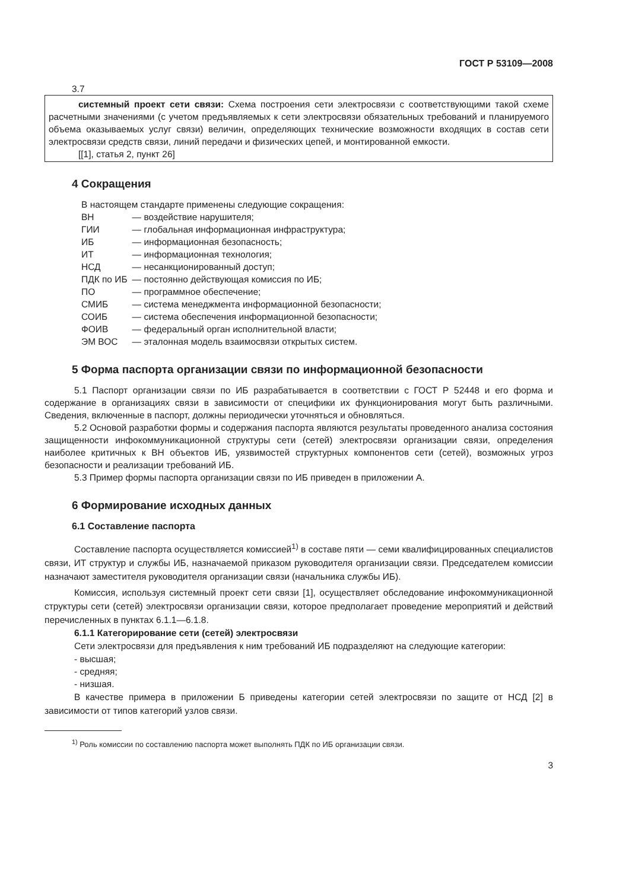ГОСТ Р 53109—2008
3.7
системный проект сети связи: Схема построения сети электросвязи с соответствующими такой схеме расчетными значениями (с учетом предъявляемых к сети электросвязи обязательных требований и планируемого объема оказываемых услуг связи) величин, определяющих технические возможности входящих в состав сети электросвязи средств связи, линий передачи и физических цепей, и монтированной емкости.
[[1], статья 2, пункт 26]
4 Сокращения
В настоящем стандарте применены следующие сокращения:
| ВН | — воздействие нарушителя; |
| ГИИ | — глобальная информационная инфраструктура; |
| ИБ | — информационная безопасность; |
| ИТ | — информационная технология; |
| НСД | — несанкционированный доступ; |
| ПДК по ИБ | — постоянно действующая комиссия по ИБ; |
| ПО | — программное обеспечение; |
| СМИБ | — система менеджмента информационной безопасности; |
| СОИБ | — система обеспечения информационной безопасности; |
| ФОИВ | — федеральный орган исполнительной власти; |
| ЭМ ВОС | — эталонная модель взаимосвязи открытых систем. |
5 Форма паспорта организации связи по информационной безопасности
5.1 Паспорт организации связи по ИБ разрабатывается в соответствии с ГОСТ Р 52448 и его форма и содержание в организациях связи в зависимости от специфики их функционирования могут быть различными. Сведения, включенные в паспорт, должны периодически уточняться и обновляться.
5.2 Основой разработки формы и содержания паспорта являются результаты проведенного анализа состояния защищенности инфокоммуникационной структуры сети (сетей) электросвязи организации связи, определения наиболее критичных к ВН объектов ИБ, уязвимостей структурных компонентов сети (сетей), возможных угроз безопасности и реализации требований ИБ.
5.3 Пример формы паспорта организации связи по ИБ приведен в приложении А.
6 Формирование исходных данных
6.1 Составление паспорта
Составление паспорта осуществляется комиссией<sup>1)</sup> в составе пяти — семи квалифицированных специалистов связи, ИТ структур и службы ИБ, назначаемой приказом руководителя организации связи. Председателем комиссии назначают заместителя руководителя организации связи (начальника службы ИБ).
Комиссия, используя системный проект сети связи [1], осуществляет обследование инфокоммуникационной структуры сети (сетей) электросвязи организации связи, которое предполагает проведение мероприятий и действий перечисленных в пунктах 6.1.1—6.1.8.
6.1.1 Категорирование сети (сетей) электросвязи
Сети электросвязи для предъявления к ним требований ИБ подразделяют на следующие категории:
- высшая;
- средняя;
- низшая.
В качестве примера в приложении Б приведены категории сетей электросвязи по защите от НСД [2] в зависимости от типов категорий узлов связи.
<sup>1)</sup> Роль комиссии по составлению паспорта может выполнять ПДК по ИБ организации связи.
3